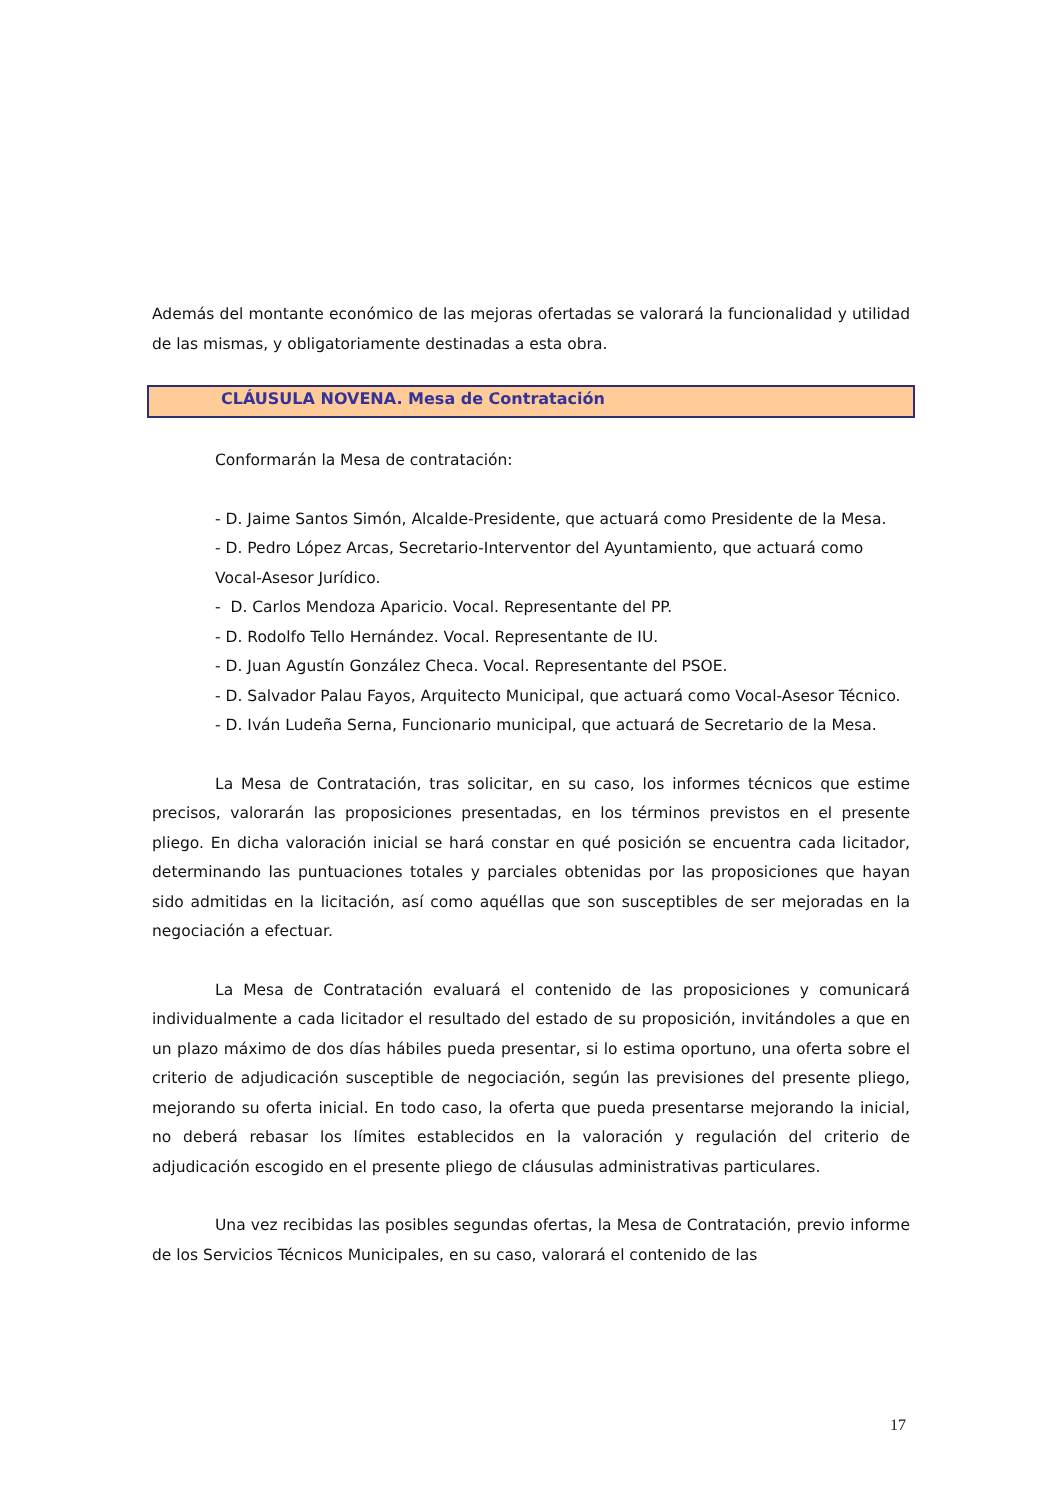Además del montante económico de las mejoras ofertadas se valorará la funcionalidad y utilidad de las mismas, y obligatoriamente destinadas a esta obra.
CLÁUSULA NOVENA. Mesa de Contratación
Conformarán la Mesa de contratación:
- D. Jaime Santos Simón, Alcalde-Presidente, que actuará como Presidente de la Mesa.
- D. Pedro López Arcas, Secretario-Interventor del Ayuntamiento, que actuará como Vocal-Asesor Jurídico.
- D. Carlos Mendoza Aparicio. Vocal. Representante del PP.
- D. Rodolfo Tello Hernández. Vocal. Representante de IU.
- D. Juan Agustín González Checa. Vocal. Representante del PSOE.
- D. Salvador Palau Fayos, Arquitecto Municipal, que actuará como Vocal-Asesor Técnico.
- D. Iván Ludeña Serna, Funcionario municipal, que actuará de Secretario de la Mesa.
La Mesa de Contratación, tras solicitar, en su caso, los informes técnicos que estime precisos, valorarán las proposiciones presentadas, en los términos previstos en el presente pliego. En dicha valoración inicial se hará constar en qué posición se encuentra cada licitador, determinando las puntuaciones totales y parciales obtenidas por las proposiciones que hayan sido admitidas en la licitación, así como aquéllas que son susceptibles de ser mejoradas en la negociación a efectuar.
La Mesa de Contratación evaluará el contenido de las proposiciones y comunicará individualmente a cada licitador el resultado del estado de su proposición, invitándoles a que en un plazo máximo de dos días hábiles pueda presentar, si lo estima oportuno, una oferta sobre el criterio de adjudicación susceptible de negociación, según las previsiones del presente pliego, mejorando su oferta inicial. En todo caso, la oferta que pueda presentarse mejorando la inicial, no deberá rebasar los límites establecidos en la valoración y regulación del criterio de adjudicación escogido en el presente pliego de cláusulas administrativas particulares.
Una vez recibidas las posibles segundas ofertas, la Mesa de Contratación, previo informe de los Servicios Técnicos Municipales, en su caso, valorará el contenido de las
17